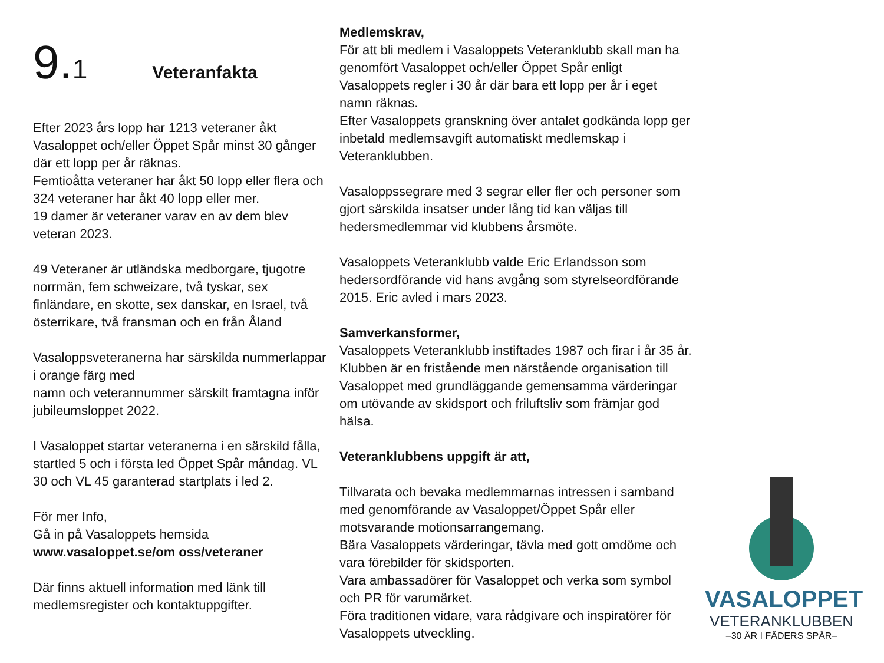9.1 Veteranfakta
Efter 2023 års lopp har 1213 veteraner åkt Vasaloppet och/eller Öppet Spår minst 30 gånger där ett lopp per år räknas.
Femtioåtta veteraner har åkt 50 lopp eller flera och 324 veteraner har åkt 40 lopp eller mer.
19 damer är veteraner varav en av dem blev veteran 2023.
49 Veteraner är utländska medborgare, tjugotre norrmän, fem schweizare, två tyskar, sex finländare, en skotte, sex danskar, en Israel, två österrikare, två fransman och en från Åland
Vasaloppsveteranerna har särskilda nummerlappar i orange färg med
namn och veterannummer särskilt framtagna inför jubileumsloppet 2022.
I Vasaloppet startar veteranerna i en särskild fålla, startled 5 och i första led Öppet Spår måndag. VL 30 och VL 45 garanterad startplats i led 2.
För mer Info,
Gå in på Vasaloppets hemsida
www.vasaloppet.se/om oss/veteraner
Där finns aktuell information med länk till medlemsregister och kontaktuppgifter.
Medlemskrav,
För att bli medlem i Vasaloppets Veteranklubb skall man ha genomfört Vasaloppet och/eller Öppet Spår enligt Vasaloppets regler i 30 år där bara ett lopp per år i eget namn räknas.
Efter Vasaloppets granskning över antalet godkända lopp ger inbetald medlemsavgift automatiskt medlemskap i Veteranklubben.
Vasaloppssegrare med 3 segrar eller fler och personer som gjort särskilda insatser under lång tid kan väljas till hedersmedlemmar vid klubbens årsmöte.
Vasaloppets Veteranklubb valde Eric Erlandsson som hedersordförande vid hans avgång som styrelseordförande 2015. Eric avled i mars 2023.
Samverkansformer,
Vasaloppets Veteranklubb instiftades 1987 och firar i år 35 år. Klubben är en fristående men närstående organisation till Vasaloppet med grundläggande gemensamma värderingar om utövande av skidsport och friluftsliv som främjar god hälsa.
Veteranklubbens uppgift är att,
Tillvarata och bevaka medlemmarnas intressen i samband med genomförande av Vasaloppet/Öppet Spår eller motsvarande motionsarrangemang.
Bära Vasaloppets värderingar, tävla med gott omdöme och vara förebilder för skidsporten.
Vara ambassadörer för Vasaloppet och verka som symbol och PR för varumärket.
Föra traditionen vidare, vara rådgivare och inspiratörer för Vasaloppets utveckling.
VASALOPPET
VETERANKLUBBEN
–30 ÅR I FÄDERS SPÅR–